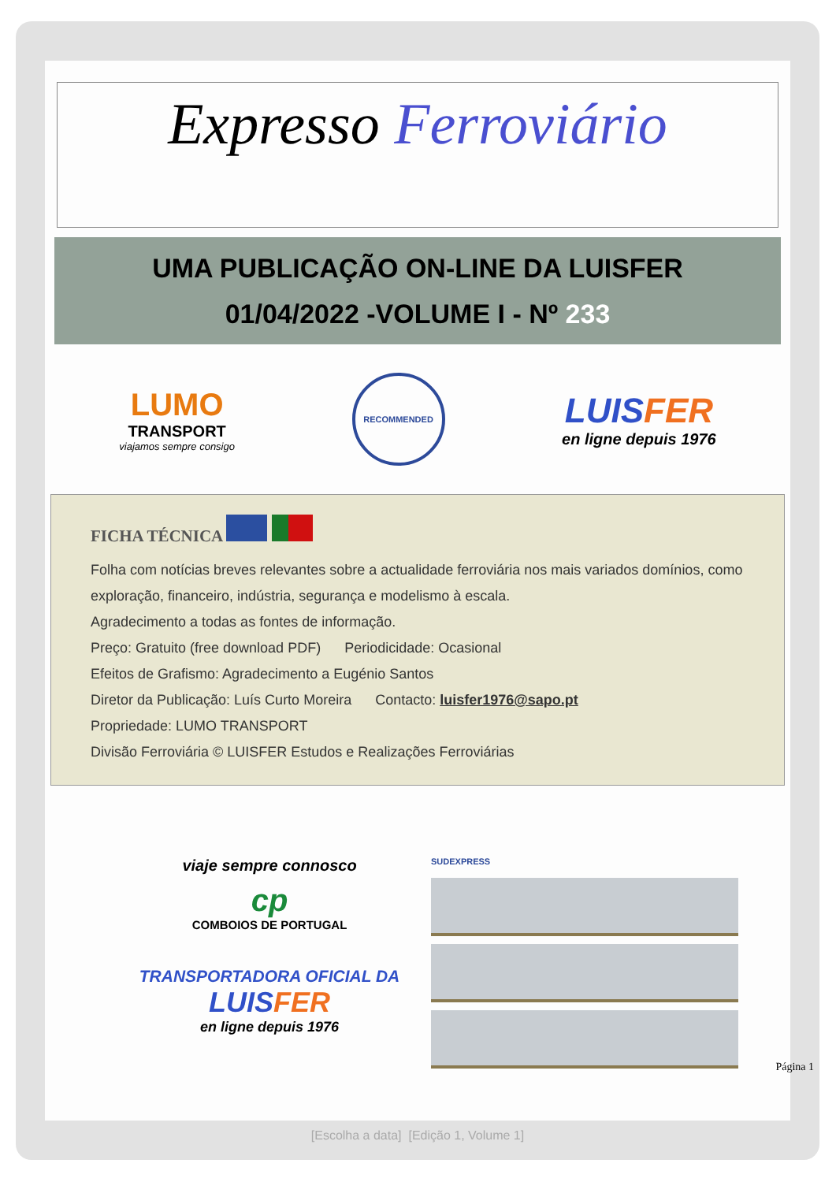Expresso Ferroviário
UMA PUBLICAÇÃO ON-LINE DA LUISFER
01/04/2022 -VOLUME I - Nº 233
LUMO
TRANSPORT
viajamos sempre consigo
RECOMMENDED
LUISFER
en ligne depuis 1976
FICHA TÉCNICA
Folha com notícias breves relevantes sobre a actualidade ferroviária nos mais variados domínios, como exploração, financeiro, indústria, segurança e modelismo à escala.
Agradecimento a todas as fontes de informação.
Preço: Gratuito (free download PDF) Periodicidade: Ocasional
Efeitos de Grafismo: Agradecimento a Eugénio Santos
Diretor da Publicação: Luís Curto Moreira Contacto: luisfer1976@sapo.pt
Propriedade: LUMO TRANSPORT
Divisão Ferroviária © LUISFER Estudos e Realizações Ferroviárias
viaje sempre connosco
cp
COMBOIOS DE PORTUGAL
TRANSPORTADORA OFICIAL DA
LUISFER
en ligne depuis 1976
SUDEXPRESS
Página 1
[Escolha a data] [Edição 1, Volume 1]